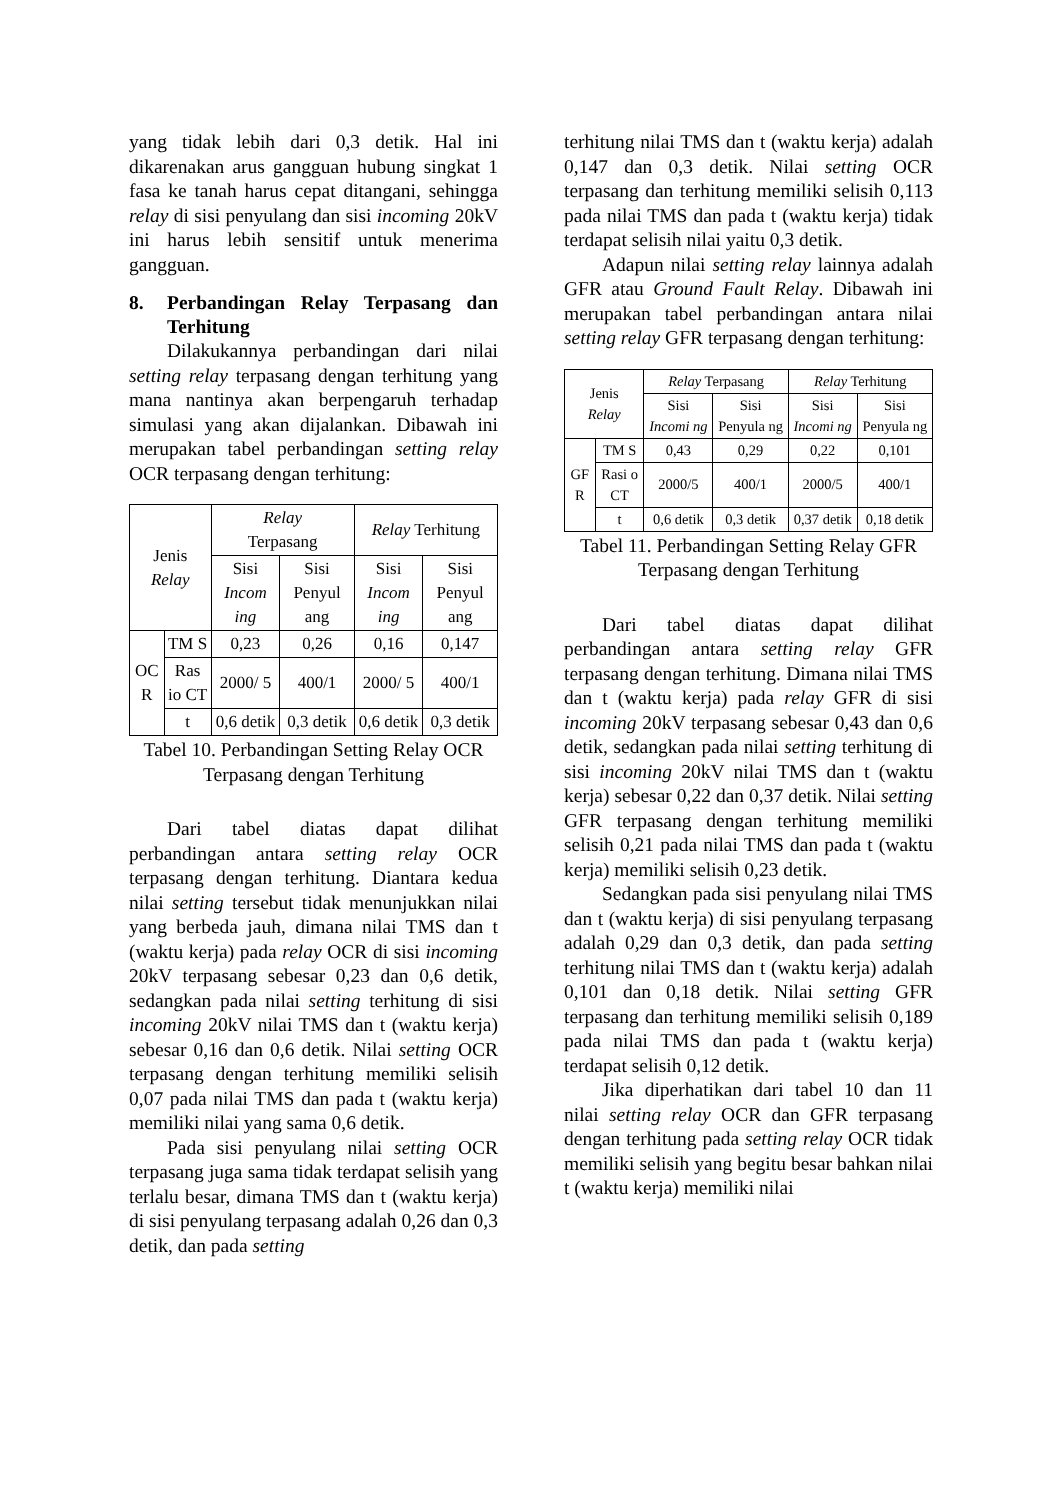yang tidak lebih dari 0,3 detik. Hal ini dikarenakan arus gangguan hubung singkat 1 fasa ke tanah harus cepat ditangani, sehingga relay di sisi penyulang dan sisi incoming 20kV ini harus lebih sensitif untuk menerima gangguan.
8. Perbandingan Relay Terpasang dan Terhitung
Dilakukannya perbandingan dari nilai setting relay terpasang dengan terhitung yang mana nantinya akan berpengaruh terhadap simulasi yang akan dijalankan. Dibawah ini merupakan tabel perbandingan setting relay OCR terpasang dengan terhitung:
| Jenis Relay | | Relay Terpasang | | Relay Terhitung | |
| | | Sisi Incom ing | Sisi Penyul ang | Sisi Incom ing | Sisi Penyul ang |
| OC R | TM S | 0,23 | 0,26 | 0,16 | 0,147 |
| | Ras io CT | 2000/ 5 | 400/1 | 2000/ 5 | 400/1 |
| | t | 0,6 detik | 0,3 detik | 0,6 detik | 0,3 detik |
Tabel 10. Perbandingan Setting Relay OCR Terpasang dengan Terhitung
Dari tabel diatas dapat dilihat perbandingan antara setting relay OCR terpasang dengan terhitung. Diantara kedua nilai setting tersebut tidak menunjukkan nilai yang berbeda jauh, dimana nilai TMS dan t (waktu kerja) pada relay OCR di sisi incoming 20kV terpasang sebesar 0,23 dan 0,6 detik, sedangkan pada nilai setting terhitung di sisi incoming 20kV nilai TMS dan t (waktu kerja) sebesar 0,16 dan 0,6 detik. Nilai setting OCR terpasang dengan terhitung memiliki selisih 0,07 pada nilai TMS dan pada t (waktu kerja) memiliki nilai yang sama 0,6 detik.
Pada sisi penyulang nilai setting OCR terpasang juga sama tidak terdapat selisih yang terlalu besar, dimana TMS dan t (waktu kerja) di sisi penyulang terpasang adalah 0,26 dan 0,3 detik, dan pada setting
terhitung nilai TMS dan t (waktu kerja) adalah 0,147 dan 0,3 detik. Nilai setting OCR terpasang dan terhitung memiliki selisih 0,113 pada nilai TMS dan pada t (waktu kerja) tidak terdapat selisih nilai yaitu 0,3 detik.
Adapun nilai setting relay lainnya adalah GFR atau Ground Fault Relay. Dibawah ini merupakan tabel perbandingan antara nilai setting relay GFR terpasang dengan terhitung:
| Jenis Relay | | Relay Terpasang | | Relay Terhitung | |
| | | Sisi Incomi ng | Sisi Penyula ng | Sisi Incomi ng | Sisi Penyula ng |
| GF R | TM S | 0,43 | 0,29 | 0,22 | 0,101 |
| | Rasi o CT | 2000/5 | 400/1 | 2000/5 | 400/1 |
| | t | 0,6 detik | 0,3 detik | 0,37 detik | 0,18 detik |
Tabel 11. Perbandingan Setting Relay GFR Terpasang dengan Terhitung
Dari tabel diatas dapat dilihat perbandingan antara setting relay GFR terpasang dengan terhitung. Dimana nilai TMS dan t (waktu kerja) pada relay GFR di sisi incoming 20kV terpasang sebesar 0,43 dan 0,6 detik, sedangkan pada nilai setting terhitung di sisi incoming 20kV nilai TMS dan t (waktu kerja) sebesar 0,22 dan 0,37 detik. Nilai setting GFR terpasang dengan terhitung memiliki selisih 0,21 pada nilai TMS dan pada t (waktu kerja) memiliki selisih 0,23 detik.
Sedangkan pada sisi penyulang nilai TMS dan t (waktu kerja) di sisi penyulang terpasang adalah 0,29 dan 0,3 detik, dan pada setting terhitung nilai TMS dan t (waktu kerja) adalah 0,101 dan 0,18 detik. Nilai setting GFR terpasang dan terhitung memiliki selisih 0,189 pada nilai TMS dan pada t (waktu kerja) terdapat selisih 0,12 detik.
Jika diperhatikan dari tabel 10 dan 11 nilai setting relay OCR dan GFR terpasang dengan terhitung pada setting relay OCR tidak memiliki selisih yang begitu besar bahkan nilai t (waktu kerja) memiliki nilai